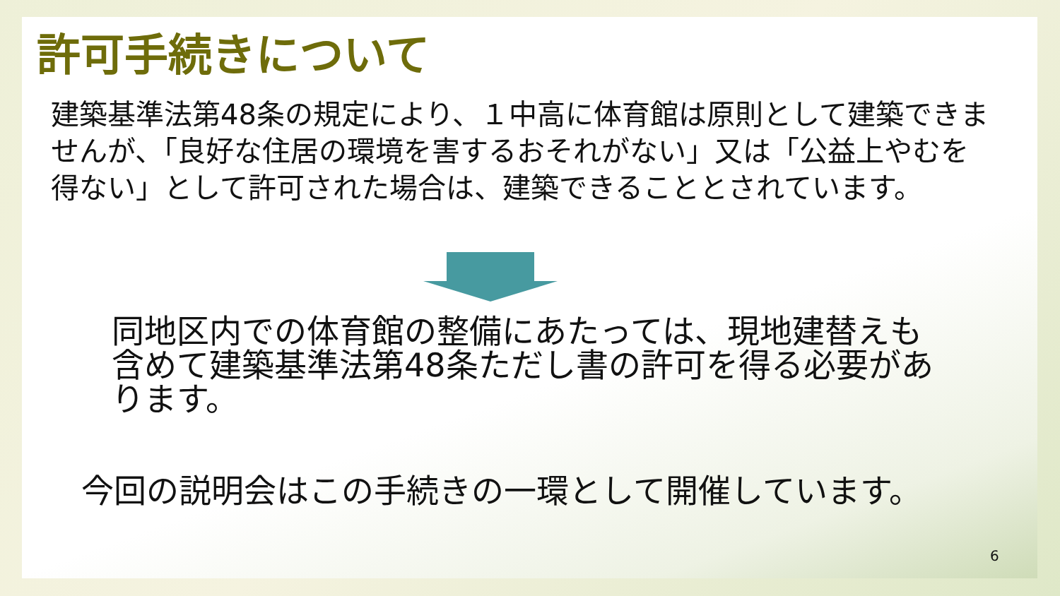許可手続きについて
建築基準法第48条の規定により、１中高に体育館は原則として建築できませんが、「良好な住居の環境を害するおそれがない」又は「公益上やむを得ない」として許可された場合は、建築できることとされています。
同地区内での体育館の整備にあたっては、現地建替えも含めて建築基準法第48条ただし書の許可を得る必要があります。
今回の説明会はこの手続きの一環として開催しています。
6